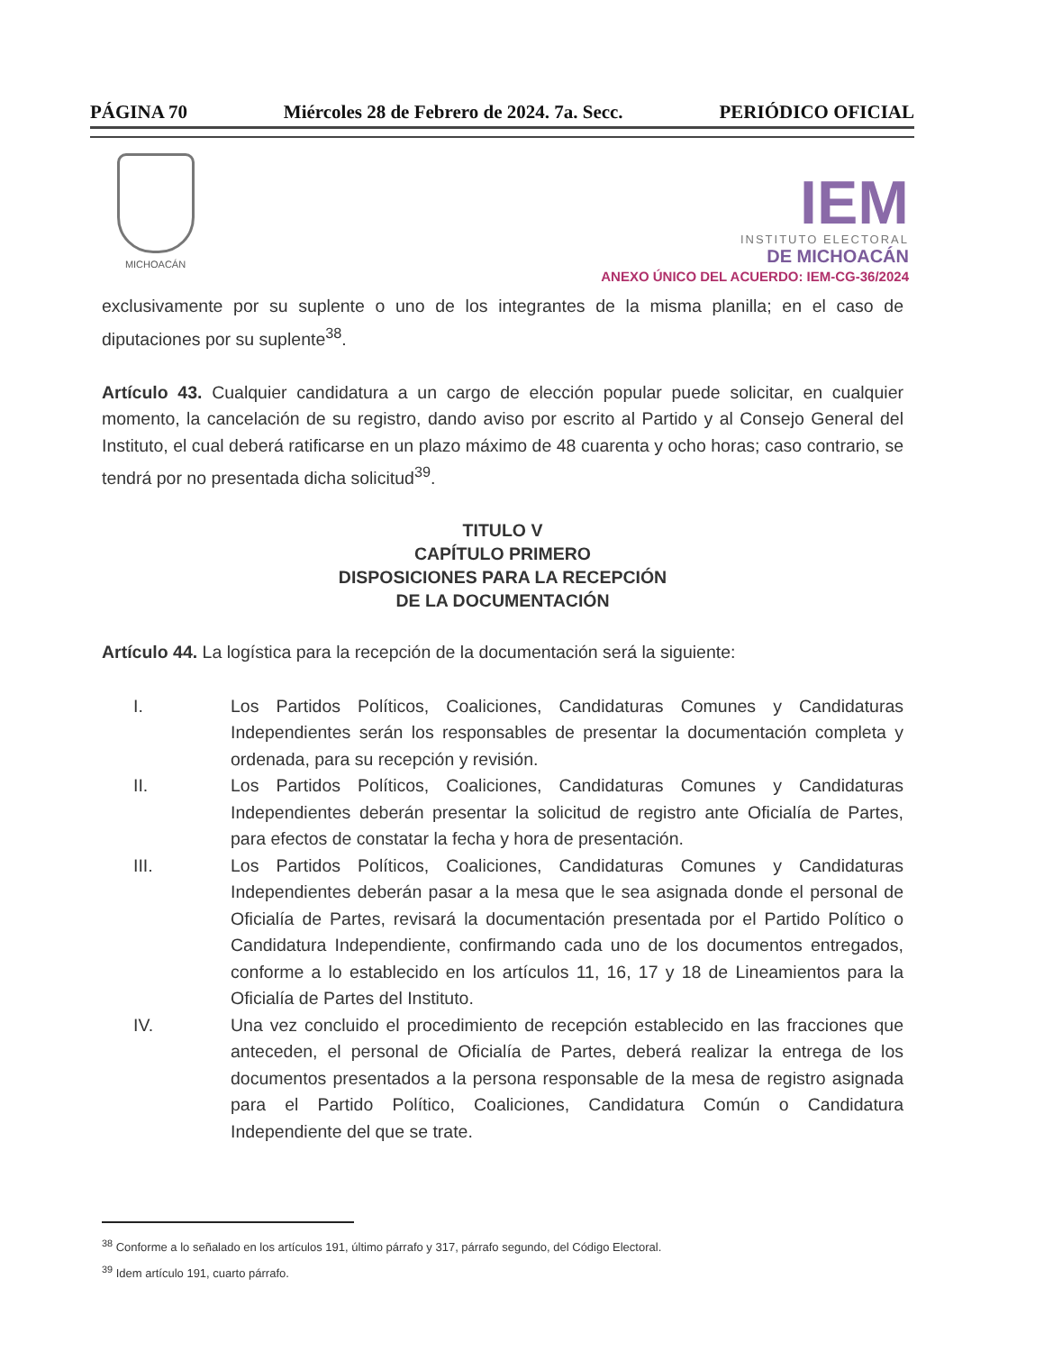PÁGINA 70 Miércoles 28 de Febrero de 2024. 7a. Secc. PERIÓDICO OFICIAL
MICHOACÁN
IEM
INSTITUTO ELECTORAL
DE MICHOACÁN
ANEXO ÚNICO DEL ACUERDO: IEM-CG-36/2024
exclusivamente por su suplente o uno de los integrantes de la misma planilla; en el caso de diputaciones por su suplente<sup>38</sup>.
Artículo 43. Cualquier candidatura a un cargo de elección popular puede solicitar, en cualquier momento, la cancelación de su registro, dando aviso por escrito al Partido y al Consejo General del Instituto, el cual deberá ratificarse en un plazo máximo de 48 cuarenta y ocho horas; caso contrario, se tendrá por no presentada dicha solicitud<sup>39</sup>.
TITULO V
CAPÍTULO PRIMERO
DISPOSICIONES PARA LA RECEPCIÓN
DE LA DOCUMENTACIÓN
Artículo 44. La logística para la recepción de la documentación será la siguiente:
I. Los Partidos Políticos, Coaliciones, Candidaturas Comunes y Candidaturas Independientes serán los responsables de presentar la documentación completa y ordenada, para su recepción y revisión.
II. Los Partidos Políticos, Coaliciones, Candidaturas Comunes y Candidaturas Independientes deberán presentar la solicitud de registro ante Oficialía de Partes, para efectos de constatar la fecha y hora de presentación.
III. Los Partidos Políticos, Coaliciones, Candidaturas Comunes y Candidaturas Independientes deberán pasar a la mesa que le sea asignada donde el personal de Oficialía de Partes, revisará la documentación presentada por el Partido Político o Candidatura Independiente, confirmando cada uno de los documentos entregados, conforme a lo establecido en los artículos 11, 16, 17 y 18 de Lineamientos para la Oficialía de Partes del Instituto.
IV. Una vez concluido el procedimiento de recepción establecido en las fracciones que anteceden, el personal de Oficialía de Partes, deberá realizar la entrega de los documentos presentados a la persona responsable de la mesa de registro asignada para el Partido Político, Coaliciones, Candidatura Común o Candidatura Independiente del que se trate.
<sup>38</sup> Conforme a lo señalado en los artículos 191, último párrafo y 317, párrafo segundo, del Código Electoral.
<sup>39</sup> Idem artículo 191, cuarto párrafo.